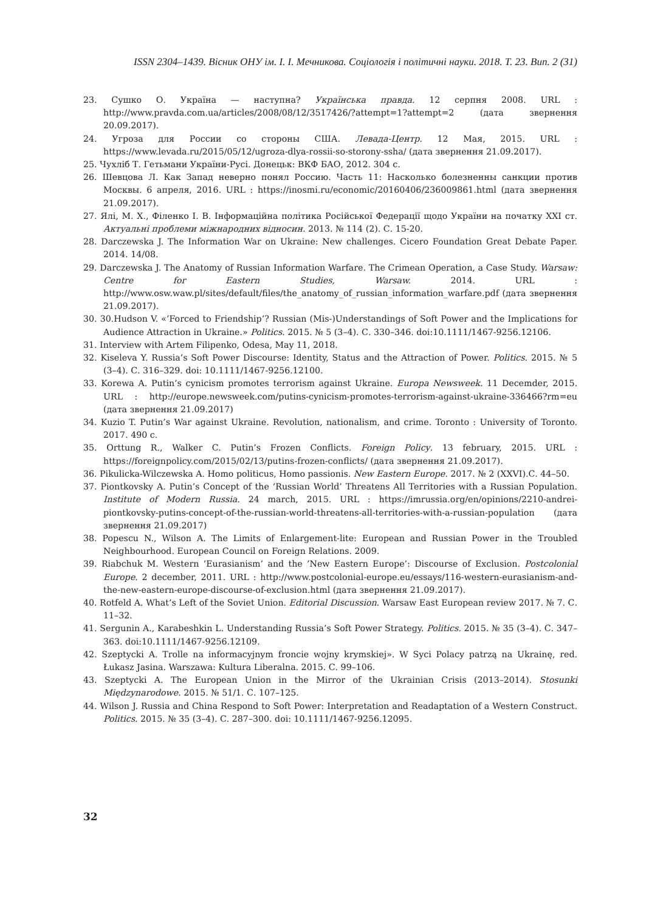ISSN 2304–1439. Вісник ОНУ ім. І. І. Мечникова. Соціологія і політичні науки. 2018. Т. 23. Вип. 2 (31)
23. Сушко О. Україна — наступна? Українська правда. 12 серпня 2008. URL : http://www.pravda.com.ua/articles/2008/08/12/3517426/?attempt=1?attempt=2 (дата звернення 20.09.2017).
24. Угроза для России со стороны США. Левада-Центр. 12 Мая, 2015. URL : https://www.levada.ru/2015/05/12/ugroza-dlya-rossii-so-storony-ssha/ (дата звернення 21.09.2017).
25. Чухліб Т. Гетьмани України-Русі. Донецьк: ВКФ БАО, 2012. 304 с.
26. Шевцова Л. Как Запад неверно понял Россию. Часть 11: Насколько болезненны санкции против Москвы. 6 апреля, 2016. URL : https://inosmi.ru/economic/20160406/236009861.html (дата звернення 21.09.2017).
27. Ялі, М. Х., Філенко І. В. Інформаційна політика Російської Федерації щодо України на початку XXI ст. Актуальні проблеми міжнародних відносин. 2013. № 114 (2). С. 15-20.
28. Darczewska J. The Information War on Ukraine: New challenges. Cicero Foundation Great Debate Paper. 2014. 14/08.
29. Darczewska J. The Anatomy of Russian Information Warfare. The Crimean Operation, a Case Study. Warsaw: Centre for Eastern Studies, Warsaw. 2014. URL : http://www.osw.waw.pl/sites/default/files/the_anatomy_of_russian_information_warfare.pdf (дата звернення 21.09.2017).
30. 30.Hudson V. «’Forced to Friendship’? Russian (Mis-)Understandings of Soft Power and the Implications for Audience Attraction in Ukraine.» Politics. 2015. № 5 (3–4). С. 330–346. doi:10.1111/1467-9256.12106.
31. Interview with Artem Filipenko, Odesa, May 11, 2018.
32. Kiseleva Y. Russia’s Soft Power Discourse: Identity, Status and the Attraction of Power. Politics. 2015. № 5 (3–4). С. 316–329. doi: 10.1111/1467-9256.12100.
33. Korewa A. Putin’s cynicism promotes terrorism against Ukraine. Europa Newsweek. 11 Decemder, 2015. URL : http://europe.newsweek.com/putins-cynicism-promotes-terrorism-against-ukraine-336466?rm=eu (дата звернення 21.09.2017)
34. Kuzio T. Putin’s War against Ukraine. Revolution, nationalism, and crime. Toronto : University of Toronto. 2017. 490 c.
35. Orttung R., Walker C. Putin’s Frozen Conflicts. Foreign Policy. 13 february, 2015. URL : https://foreignpolicy.com/2015/02/13/putins-frozen-conflicts/ (дата звернення 21.09.2017).
36. Pikulicka-Wilczewska A. Homo politicus, Homo passionis. New Eastern Europe. 2017. № 2 (XXVI).С. 44–50.
37. Piontkovsky A. Putin’s Concept of the ’Russian World’ Threatens All Territories with a Russian Population. Institute of Modern Russia. 24 march, 2015. URL : https://imrussia.org/en/opinions/2210-andrei-piontkovsky-putins-concept-of-the-russian-world-threatens-all-territories-with-a-russian-population (дата звернення 21.09.2017)
38. Popescu N., Wilson A. The Limits of Enlargement-lite: European and Russian Power in the Troubled Neighbourhood. European Council on Foreign Relations. 2009.
39. Riabchuk M. Western ’Eurasianism’ and the ’New Eastern Europe’: Discourse of Exclusion. Postcolonial Europe. 2 december, 2011. URL : http://www.postcolonial-europe.eu/essays/116-western-eurasianism-and-the-new-eastern-europe-discourse-of-exclusion.html (дата звернення 21.09.2017).
40. Rotfeld A. What’s Left of the Soviet Union. Editorial Discussion. Warsaw East European review 2017. № 7. С. 11–32.
41. Sergunin A., Karabeshkin L. Understanding Russia’s Soft Power Strategy. Politics. 2015. № 35 (3–4). С. 347–363. doi:10.1111/1467-9256.12109.
42. Szeptycki A. Trolle na informacyjnym froncie wojny krymskiej». W Syci Polacy patrzą na Ukrainę, red. Łukasz Jasina. Warszawa: Kultura Liberalna. 2015. С. 99–106.
43. Szeptycki A. The European Union in the Mirror of the Ukrainian Crisis (2013–2014). Stosunki Międzynarodowe. 2015. № 51/1. С. 107–125.
44. Wilson J. Russia and China Respond to Soft Power: Interpretation and Readaptation of a Western Construct. Politics. 2015. № 35 (3–4). С. 287–300. doi: 10.1111/1467-9256.12095.
32